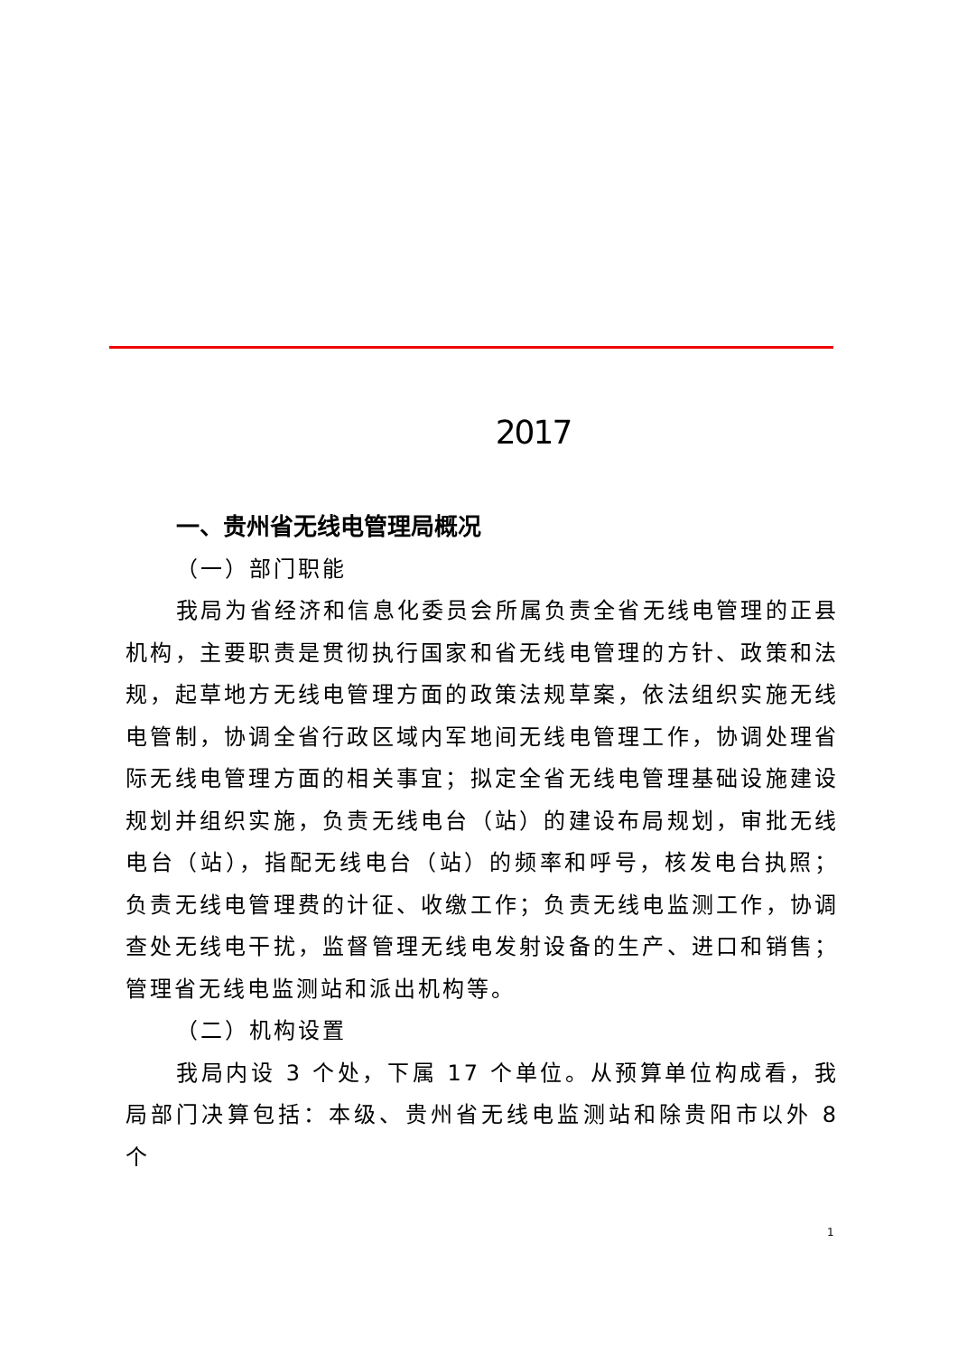2017
一、贵州省无线电管理局概况
（一）部门职能
我局为省经济和信息化委员会所属负责全省无线电管理的正县机构，主要职责是贯彻执行国家和省无线电管理的方针、政策和法规，起草地方无线电管理方面的政策法规草案，依法组织实施无线电管制，协调全省行政区域内军地间无线电管理工作，协调处理省际无线电管理方面的相关事宜；拟定全省无线电管理基础设施建设规划并组织实施，负责无线电台（站）的建设布局规划，审批无线电台（站），指配无线电台（站）的频率和呼号，核发电台执照；负责无线电管理费的计征、收缴工作；负责无线电监测工作，协调查处无线电干扰，监督管理无线电发射设备的生产、进口和销售；管理省无线电监测站和派出机构等。
（二）机构设置
我局内设 3 个处，下属 17 个单位。从预算单位构成看，我局部门决算包括：本级、贵州省无线电监测站和除贵阳市以外 8 个
1